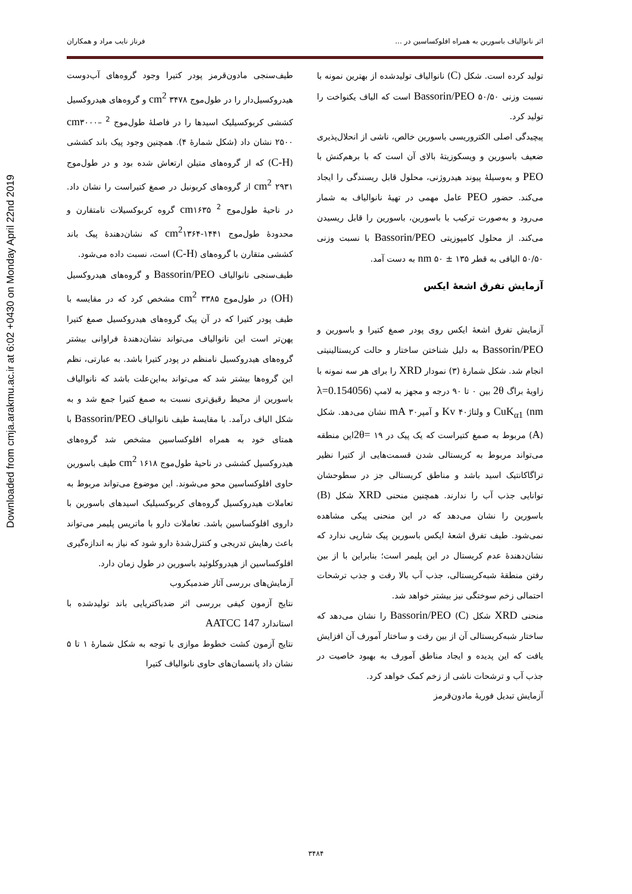Downloaded from cmja.arakmu.ac.ir at 6:02 +0430 on Monday April 22nd 2019
اثر نانوالیاف باسورین به همراه افلوکساسین در ... فرناز نایب مراد و همکاران
تولید کرده است. شکل (C) نانوالیاف تولیدشده از بهترین نمونه با نسبت وزنی ۵۰/۵۰ Bassorin/PEO است که الیاف یکنواخت را تولید کرد.
پیچیدگی اصلی الکتروریسی باسورین خالص، ناشی از انحلال‌پذیری ضعیف باسورین و ویسکوزیتهٔ بالای آن است که با برهم‌کنش با PEO و به‌وسیلهٔ پیوند هیدروژنی، محلول قابل ریسندگی را ایجاد می‌کند. حضور PEO عامل مهمی در تهیهٔ نانوالیاف به شمار می‌رود و به‌صورت ترکیب با باسورین، باسورین را قابل ریسیدن می‌کند. از محلول کامپوزیتی Bassorin/PEO با نسبت وزنی ۵۰/۵۰ الیافی به قطر nm ۵۰ ± ۱۳۵ به دست آمد.
آزمایش تفرق اشعهٔ ایکس
آزمایش تفرق اشعهٔ ایکس روی پودر صمغ کتیرا و باسورین و Bassorin/PEO به دلیل شناختن ساختار و حالت کریستالینیتی انجام شد. شکل شمارهٔ (۳) نمودار XRD را برای هر سه نمونه با زاویهٔ براگ 2θ بین ۰ تا ۹۰ درجه و مجهز به لامپ (λ=0.154056 nm) CuK<sub>α1</sub> و ولتاژKv ۴۰ و آمپرmA ۳۰ نشان می‌دهد. شکل (A) مربوط به صمغ کتیراست که یک پیک در ۱۹ =2θاین منطقه می‌تواند مربوط به کریستالی شدن قسمت‌هایی از کتیرا نظیر تراگاکانتیک اسید باشد و مناطق کریستالی جز در سطوحشان توانایی جذب آب را ندارند. همچنین منحنی XRD شکل (B) باسورین را نشان می‌دهد که در این منحنی پیکی مشاهده نمی‌شود. طیف تفرق اشعهٔ ایکس باسورین پیک شارپی ندارد که نشان‌دهندهٔ عدم کریستال در این پلیمر است؛ بنابراین با از بین رفتن منطقهٔ شبه‌کریستالی، جذب آب بالا رفت و جذب ترشحات احتمالی زخم سوختگی نیز بیشتر خواهد شد.
منحنی XRD شکل (C) Bassorin/PEO را نشان می‌دهد که ساختار شبه‌کریستالی آن از بین رفت و ساختار آمورف آن افزایش یافت که این پدیده و ایجاد مناطق آمورف به بهبود خاصیت در جذب آب و ترشحات ناشی از زخم کمک خواهد کرد.
آزمایش تبدیل فوریهٔ مادون‌قرمز
طیف‌سنجی مادون‌قرمز پودر کتیرا وجود گروه‌های آب‌دوست هیدروکسیل‌دار را در طول‌موج cm<sup>2</sup> ۳۴۷۸ و گروه‌های هیدروکسیل کششی کربوکسیلیک اسیدها را در فاصلهٔ طول‌موج <sup>2</sup> cm۳۰۰۰– ۲۵۰۰ نشان داد (شکل شمارهٔ ۴). همچنین وجود پیک باند کششی (C-H) که از گروه‌های متیلن ارتعاش شده بود و در طول‌موج cm<sup>2</sup> ۲۹۳۱ از گروه‌های کربونیل در صمغ کتیراست را نشان داد. در ناحیهٔ طول‌موج <sup>2</sup> cm۱۶۳۵ گروه کربوکسیلات نامتقارن و محدودهٔ طول‌موج cm<sup>2</sup>۱۳۶۴-۱۴۴۱ که نشان‌دهندهٔ پیک باند کششی متقارن با گروه‌های (C-H) است، نسبت داده می‌شود.
طیف‌سنجی نانوالیاف Bassorin/PEO و گروه‌های هیدروکسیل (OH) در طول‌موج cm<sup>2</sup> ۳۳۸۵ مشخص کرد که در مقایسه با طیف پودر کتیرا که در آن پیک گروه‌های هیدروکسیل صمغ کتیرا پهن‌تر است این نانوالیاف می‌تواند نشان‌دهندهٔ فراوانی بیشتر گروه‌های هیدروکسیل نامنظم در پودر کتیرا باشد. به عبارتی، نظم این گروه‌ها بیشتر شد که می‌تواند به‌این‌علت باشد که نانوالیاف باسورین از محیط رقیق‌تری نسبت به صمغ کتیرا جمع شد و به شکل الیاف درآمد. با مقایسهٔ طیف نانوالیاف Bassorin/PEO با همتای خود به همراه افلوکساسین مشخص شد گروه‌های هیدروکسیل کششی در ناحیهٔ طول‌موج cm<sup>2</sup> ۱۶۱۸ طیف باسورین حاوی افلوکساسین محو می‌شوند. این موضوع می‌تواند مربوط به تعاملات هیدروکسیل گروه‌های کربوکسیلیک اسیدهای باسورین با داروی افلوکساسین باشد. تعاملات دارو با ماتریس پلیمر می‌تواند باعث رهایش تدریجی و کنترل‌شدهٔ دارو شود که نیاز به اندازه‌گیری افلوکساسین از هیدروکلوئید باسورین در طول زمان دارد.
آزمایش‌های بررسی آثار ضدمیکروب
نتایج آزمون کیفی بررسی اثر ضدباکتریایی باند تولیدشده با استاندارد AATCC 147
نتایج آزمون کشت خطوط موازی با توجه به شکل شمارهٔ ۱ تا ۵ نشان داد پانسمان‌های حاوی نانوالیاف کتیرا
۳۴۸۴